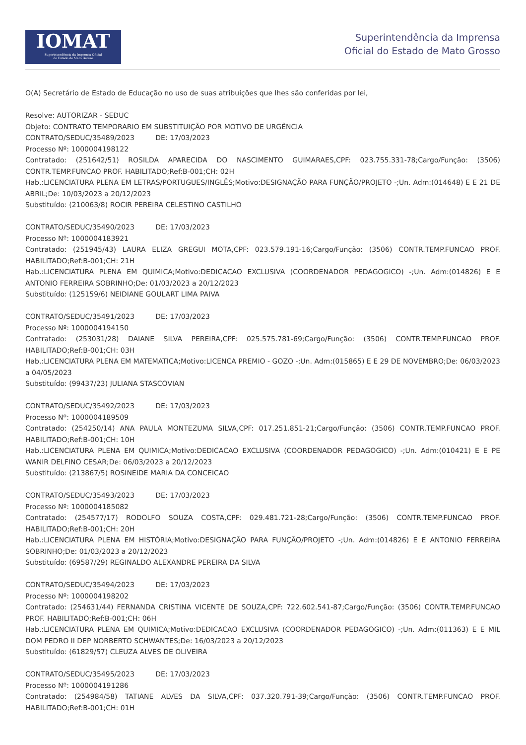IOMAT
Superintendência da Imprensa Oficial
do Estado de Mato Grosso
Superintendência da Imprensa
Oficial do Estado de Mato Grosso
O(A) Secretário de Estado de Educação no uso de suas atribuições que lhes são conferidas por lei,
Resolve: AUTORIZAR - SEDUC
Objeto: CONTRATO TEMPORARIO EM SUBSTITUIÇÃO POR MOTIVO DE URGÊNCIA
CONTRATO/SEDUC/35489/2023 DE: 17/03/2023
Processo Nº: 1000004198122
Contratado: (251642/51) ROSILDA APARECIDA DO NASCIMENTO GUIMARAES,CPF: 023.755.331-78;Cargo/Função: (3506) CONTR.TEMP.FUNCAO PROF. HABILITADO;Ref:B-001;CH: 02H
Hab.:LICENCIATURA PLENA EM LETRAS/PORTUGUES/INGLÊS;Motivo:DESIGNAÇÃO PARA FUNÇÃO/PROJETO -;Un. Adm:(014648) E E 21 DE ABRIL;De: 10/03/2023 a 20/12/2023
Substituído: (210063/8) ROCIR PEREIRA CELESTINO CASTILHO
CONTRATO/SEDUC/35490/2023 DE: 17/03/2023
Processo Nº: 1000004183921
Contratado: (251945/43) LAURA ELIZA GREGUI MOTA,CPF: 023.579.191-16;Cargo/Função: (3506) CONTR.TEMP.FUNCAO PROF. HABILITADO;Ref:B-001;CH: 21H
Hab.:LICENCIATURA PLENA EM QUIMICA;Motivo:DEDICACAO EXCLUSIVA (COORDENADOR PEDAGOGICO) -;Un. Adm:(014826) E E ANTONIO FERREIRA SOBRINHO;De: 01/03/2023 a 20/12/2023
Substituído: (125159/6) NEIDIANE GOULART LIMA PAIVA
CONTRATO/SEDUC/35491/2023 DE: 17/03/2023
Processo Nº: 1000004194150
Contratado: (253031/28) DAIANE SILVA PEREIRA,CPF: 025.575.781-69;Cargo/Função: (3506) CONTR.TEMP.FUNCAO PROF. HABILITADO;Ref:B-001;CH: 03H
Hab.:LICENCIATURA PLENA EM MATEMATICA;Motivo:LICENCA PREMIO - GOZO -;Un. Adm:(015865) E E 29 DE NOVEMBRO;De: 06/03/2023 a 04/05/2023
Substituído: (99437/23) JULIANA STASCOVIAN
CONTRATO/SEDUC/35492/2023 DE: 17/03/2023
Processo Nº: 1000004189509
Contratado: (254250/14) ANA PAULA MONTEZUMA SILVA,CPF: 017.251.851-21;Cargo/Função: (3506) CONTR.TEMP.FUNCAO PROF. HABILITADO;Ref:B-001;CH: 10H
Hab.:LICENCIATURA PLENA EM QUIMICA;Motivo:DEDICACAO EXCLUSIVA (COORDENADOR PEDAGOGICO) -;Un. Adm:(010421) E E PE WANIR DELFINO CESAR;De: 06/03/2023 a 20/12/2023
Substituído: (213867/5) ROSINEIDE MARIA DA CONCEICAO
CONTRATO/SEDUC/35493/2023 DE: 17/03/2023
Processo Nº: 1000004185082
Contratado: (254577/17) RODOLFO SOUZA COSTA,CPF: 029.481.721-28;Cargo/Função: (3506) CONTR.TEMP.FUNCAO PROF. HABILITADO;Ref:B-001;CH: 20H
Hab.:LICENCIATURA PLENA EM HISTÓRIA;Motivo:DESIGNAÇÃO PARA FUNÇÃO/PROJETO -;Un. Adm:(014826) E E ANTONIO FERREIRA SOBRINHO;De: 01/03/2023 a 20/12/2023
Substituído: (69587/29) REGINALDO ALEXANDRE PEREIRA DA SILVA
CONTRATO/SEDUC/35494/2023 DE: 17/03/2023
Processo Nº: 1000004198202
Contratado: (254631/44) FERNANDA CRISTINA VICENTE DE SOUZA,CPF: 722.602.541-87;Cargo/Função: (3506) CONTR.TEMP.FUNCAO PROF. HABILITADO;Ref:B-001;CH: 06H
Hab.:LICENCIATURA PLENA EM QUIMICA;Motivo:DEDICACAO EXCLUSIVA (COORDENADOR PEDAGOGICO) -;Un. Adm:(011363) E E MIL DOM PEDRO II DEP NORBERTO SCHWANTES;De: 16/03/2023 a 20/12/2023
Substituído: (61829/57) CLEUZA ALVES DE OLIVEIRA
CONTRATO/SEDUC/35495/2023 DE: 17/03/2023
Processo Nº: 1000004191286
Contratado: (254984/58) TATIANE ALVES DA SILVA,CPF: 037.320.791-39;Cargo/Função: (3506) CONTR.TEMP.FUNCAO PROF. HABILITADO;Ref:B-001;CH: 01H